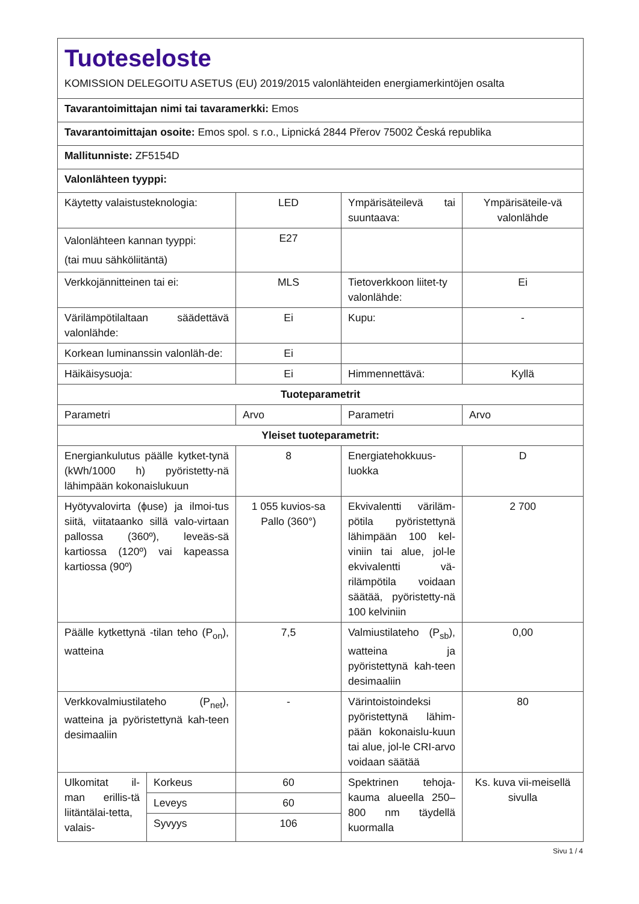| Tuoteseloste KOMISSION DELEGOITU ASETUS (EU) 2019/2015 valonlähteiden energiamerkintöjen osalta | | | | |
| Tavarantoimittajan nimi tai tavaramerkki: Emos | | | | |
| Tavarantoimittajan osoite: Emos spol. s r.o., Lipnická 2844 Přerov 75002 Česká republika | | | | |
| Mallitunniste: ZF5154D | | | | |
| Valonlähteen tyyppi: | | | | |
| Käytetty valaistusteknologia: | | LED | Ympärisäteilevä tai suuntaava: | Ympärisäteile-vä valonlähde |
| Valonlähteen kannan tyyppi: (tai muu sähköliitäntä) | | E27 | | |
| Verkkojännitteinen tai ei: | | MLS | Tietoverkkoon liitet-ty valonlähde: | Ei |
| Värilämpötilaltaan säädettävä valonlähde: | | Ei | Kupu: | - |
| Korkean luminanssin valonläh-de: | | Ei | | |
| Häikäisysuoja: | | Ei | Himmennettävä: | Kyllä |
| Tuoteparametrit | | | | |
| Parametri | | Arvo | Parametri | Arvo |
| Yleiset tuoteparametrit: | | | | |
| Energiankulutus päälle kytket-tynä (kWh/1000 h) pyöristetty-nä lähimpään kokonaislukuun | | 8 | Energiatehokkuus-luokka | D |
| Hyötyvalovirta (ϕuse) ja ilmoi-tus siitä, viitataanko sillä valo-virtaan pallossa (360º), leveäs-sä kartiossa (120º) vai kapeassa kartiossa (90º) | | 1 055 kuvios-sa Pallo (360°) | Ekvivalentti väriläm-pötila pyöristettynä lähimpään 100 kel-viniin tai alue, jol-le ekvivalentti vä-rilämpötila voidaan säätää, pyöristetty-nä 100 kelviniin | 2 700 |
| Päälle kytkettynä -tilan teho (P<sub>on</sub>), watteina | | 7,5 | Valmiustilateho (P<sub>sb</sub>), watteina ja pyöristettynä kah-teen desimaaliin | 0,00 |
| Verkkovalmiustilateho (P<sub>net</sub>), watteina ja pyöristettynä kah-teen desimaaliin | | - | Värintoistoindeksi pyöristettynä lähim-pään kokonaislu-kuun tai alue, jol-le CRI-arvo voidaan säätää | 80 |
| Ulkomitat il-man erillis-tä liitäntälai-tetta, valais- | Korkeus | 60 | Spektrinen tehoja-kauma alueella 250–800 nm täydellä kuormalla | Ks. kuva vii-meisellä sivulla |
| | Leveys | 60 | | |
| | Syvyys | 106 | | |
Sivu 1 / 4